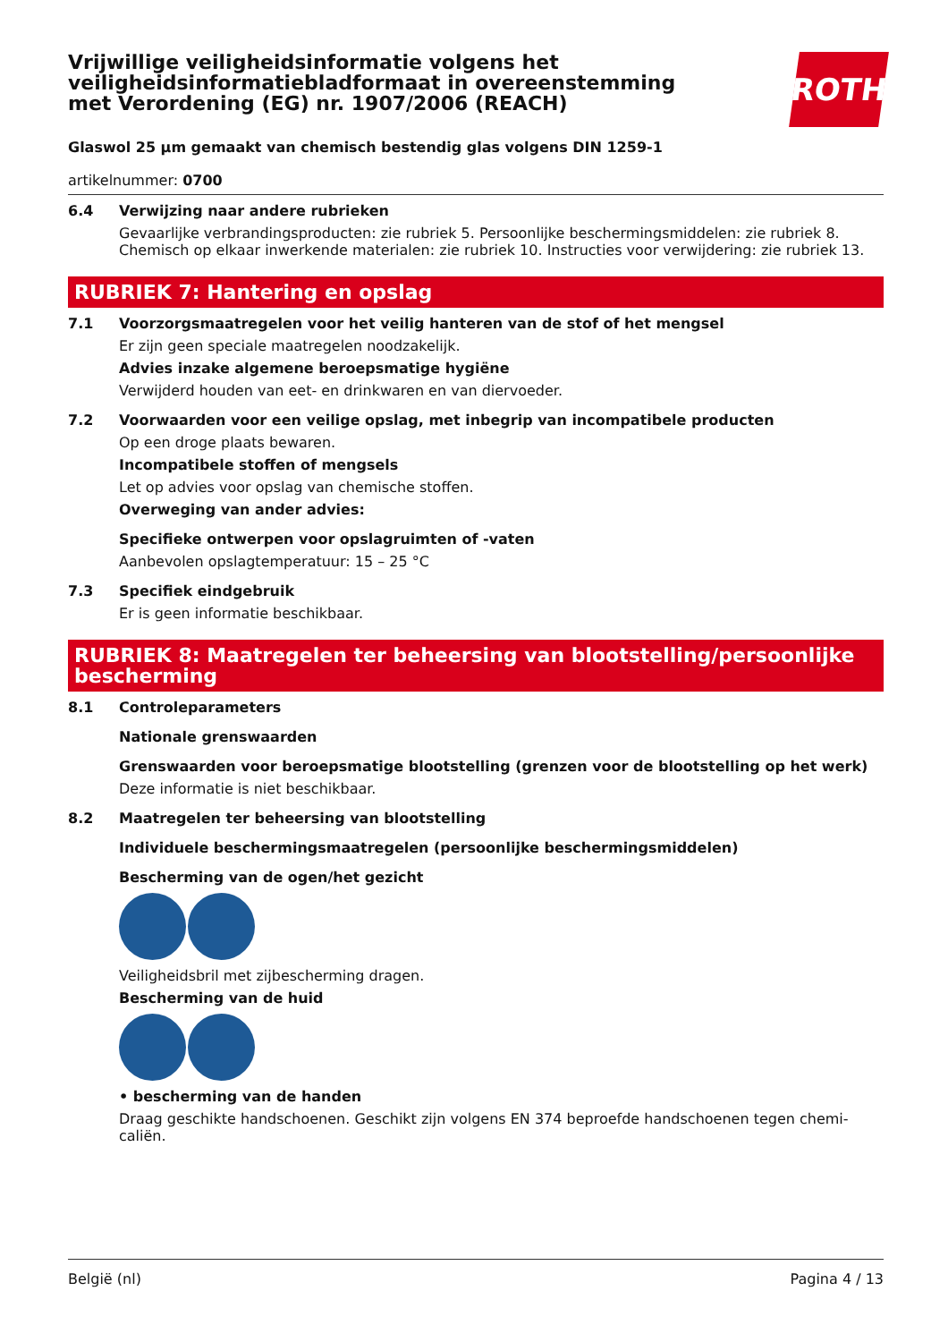ROTH
Vrijwillige veiligheidsinformatie volgens het veiligheidsinformatiebladformaat in overeenstemming met Verordening (EG) nr. 1907/2006 (REACH)
Glaswol 25 µm gemaakt van chemisch bestendig glas volgens DIN 1259-1
artikelnummer: 0700
6.4 Verwijzing naar andere rubrieken
Gevaarlijke verbrandingsproducten: zie rubriek 5. Persoonlijke beschermingsmiddelen: zie rubriek 8. Chemisch op elkaar inwerkende materialen: zie rubriek 10. Instructies voor verwijdering: zie rubriek 13.
RUBRIEK 7: Hantering en opslag
7.1 Voorzorgsmaatregelen voor het veilig hanteren van de stof of het mengsel
Er zijn geen speciale maatregelen noodzakelijk.
Advies inzake algemene beroepsmatige hygiëne
Verwijderd houden van eet- en drinkwaren en van diervoeder.
7.2 Voorwaarden voor een veilige opslag, met inbegrip van incompatibele producten
Op een droge plaats bewaren.
Incompatibele stoffen of mengsels
Let op advies voor opslag van chemische stoffen.
Overweging van ander advies:
Specifieke ontwerpen voor opslagruimten of -vaten
Aanbevolen opslagtemperatuur: 15 – 25 °C
7.3 Specifiek eindgebruik
Er is geen informatie beschikbaar.
RUBRIEK 8: Maatregelen ter beheersing van blootstelling/persoonlijke bescherming
8.1 Controleparameters
Nationale grenswaarden
Grenswaarden voor beroepsmatige blootstelling (grenzen voor de blootstelling op het werk)
Deze informatie is niet beschikbaar.
8.2 Maatregelen ter beheersing van blootstelling
Individuele beschermingsmaatregelen (persoonlijke beschermingsmiddelen)
Bescherming van de ogen/het gezicht
Veiligheidsbril met zijbescherming dragen.
Bescherming van de huid
• bescherming van de handen
Draag geschikte handschoenen. Geschikt zijn volgens EN 374 beproefde handschoenen tegen chemi-caliën.
België (nl) Pagina 4 / 13